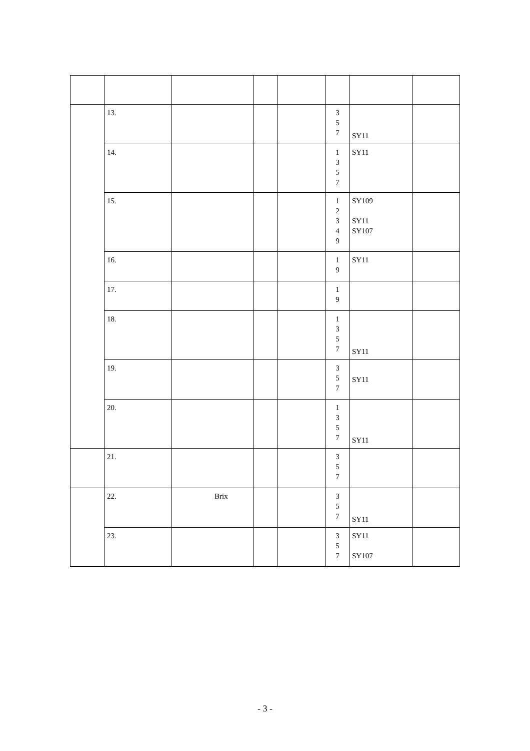| | 13. | | | | 3 5 7 | SY11 | |
| | 14. | | | | 1 3 5 7 | SY11 | |
| | 15. | | | | 1 2 3 4 9 | SY109 SY11 SY107 | |
| | 16. | | | | 1 9 | SY11 | |
| | 17. | | | | 1 9 | | |
| | 18. | | | | 1 3 5 7 | SY11 | |
| | 19. | | | | 3 5 7 | SY11 | |
| | 20. | | | | 1 3 5 7 | SY11 | |
| | 21. | | | | 3 5 7 | | |
| | 22. | Brix | | | 3 5 7 | SY11 | |
| | 23. | | | | 3 5 7 | SY11 SY107 | |
- 3 -